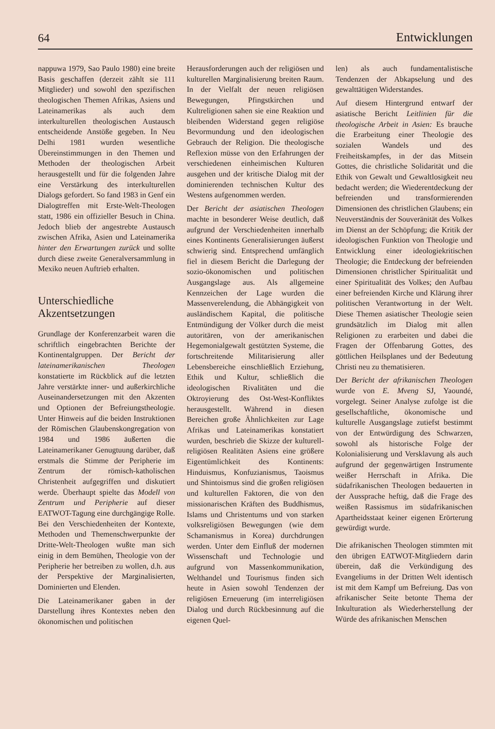64 Entwicklungen
nappuwa 1979, Sao Paulo 1980) eine breite Basis geschaffen (derzeit zählt sie 111 Mitglieder) und sowohl den spezifischen theologischen Themen Afrikas, Asiens und Lateinamerikas als auch dem interkulturellen theologischen Austausch entscheidende Anstöße gegeben. In Neu Delhi 1981 wurden wesentliche Übereinstimmungen in den Themen und Methoden der theologischen Arbeit herausgestellt und für die folgenden Jahre eine Verstärkung des interkulturellen Dialogs gefordert. So fand 1983 in Genf ein Dialogtreffen mit Erste-Welt-Theologen statt, 1986 ein offizieller Besuch in China. Jedoch blieb der angestrebte Austausch zwischen Afrika, Asien und Lateinamerika hinter den Erwartungen zurück und sollte durch diese zweite Generalversammlung in Mexiko neuen Auftrieb erhalten.
Unterschiedliche Akzentsetzungen
Grundlage der Konferenzarbeit waren die schriftlich eingebrachten Berichte der Kontinentalgruppen. Der Bericht der lateinamerikanischen Theologen konstatierte im Rückblick auf die letzten Jahre verstärkte inner- und außerkirchliche Auseinandersetzungen mit den Akzenten und Optionen der Befreiungstheologie. Unter Hinweis auf die beiden Instruktionen der Römischen Glaubenskongregation von 1984 und 1986 äußerten die Lateinamerikaner Genugtuung darüber, daß erstmals die Stimme der Peripherie im Zentrum der römisch-katholischen Christenheit aufgegriffen und diskutiert werde. Überhaupt spielte das Modell von Zentrum und Peripherie auf dieser EATWOT-Tagung eine durchgängige Rolle. Bei den Verschiedenheiten der Kontexte, Methoden und Themenschwerpunkte der Dritte-Welt-Theologen wußte man sich einig in dem Bemühen, Theologie von der Peripherie her betreiben zu wollen, d.h. aus der Perspektive der Marginalisierten, Dominierten und Elenden.
Die Lateinamerikaner gaben in der Darstellung ihres Kontextes neben den ökonomischen und politischen
Herausforderungen auch der religiösen und kulturellen Marginalisierung breiten Raum. In der Vielfalt der neuen religiösen Bewegungen, Pfingstkirchen und Kultreligionen sahen sie eine Reaktion und bleibenden Widerstand gegen religiöse Bevormundung und den ideologischen Gebrauch der Religion. Die theologische Reflexion müsse von den Erfahrungen der verschiedenen einheimischen Kulturen ausgehen und der kritische Dialog mit der dominierenden technischen Kultur des Westens aufgenommen werden.
Der Bericht der asiatischen Theologen machte in besonderer Weise deutlich, daß aufgrund der Verschiedenheiten innerhalb eines Kontinents Generalisierungen äußerst schwierig sind. Entsprechend umfänglich fiel in diesem Bericht die Darlegung der sozio-ökonomischen und politischen Ausgangslage aus. Als allgemeine Kennzeichen der Lage wurden die Massenverelendung, die Abhängigkeit von ausländischem Kapital, die politische Entmündigung der Völker durch die meist autoritären, von der amerikanischen Hegemonialgewalt gestützten Systeme, die fortschreitende Militarisierung aller Lebensbereiche einschließlich Erziehung, Ethik und Kultur, schließlich die ideologischen Rivalitäten und die Oktroyierung des Ost-West-Konfliktes herausgestellt. Während in diesen Bereichen große Ähnlichkeiten zur Lage Afrikas und Lateinamerikas konstatiert wurden, beschrieb die Skizze der kulturell-religiösen Realitäten Asiens eine größere Eigentümlichkeit des Kontinents: Hinduismus, Konfuzianismus, Taoismus und Shintoismus sind die großen religiösen und kulturellen Faktoren, die von den missionarischen Kräften des Buddhismus, Islams und Christentums und von starken volksreligiösen Bewegungen (wie dem Schamanismus in Korea) durchdrungen werden. Unter dem Einfluß der modernen Wissenschaft und Technologie und aufgrund von Massenkommunikation, Welthandel und Tourismus finden sich heute in Asien sowohl Tendenzen der religiösen Erneuerung (im interreligiösen Dialog und durch Rückbesinnung auf die eigenen Quel-
len) als auch fundamentalistische Tendenzen der Abkapselung und des gewalttätigen Widerstandes.
Auf diesem Hintergrund entwarf der asiatische Bericht Leitlinien für die theologische Arbeit in Asien: Es brauche die Erarbeitung einer Theologie des sozialen Wandels und des Freiheitskampfes, in der das Mitsein Gottes, die christliche Solidarität und die Ethik von Gewalt und Gewaltlosigkeit neu bedacht werden; die Wiederentdeckung der befreienden und transformierenden Dimensionen des christlichen Glaubens; ein Neuverständnis der Souveränität des Volkes im Dienst an der Schöpfung; die Kritik der ideologischen Funktion von Theologie und Entwicklung einer ideologiekritischen Theologie; die Entdeckung der befreienden Dimensionen christlicher Spiritualität und einer Spiritualität des Volkes; den Aufbau einer befreienden Kirche und Klärung ihrer politischen Verantwortung in der Welt. Diese Themen asiatischer Theologie seien grundsätzlich im Dialog mit allen Religionen zu erarbeiten und dabei die Fragen der Offenbarung Gottes, des göttlichen Heilsplanes und der Bedeutung Christi neu zu thematisieren.
Der Bericht der afrikanischen Theologen wurde von E. Mveng SJ, Yaoundé, vorgelegt. Seiner Analyse zufolge ist die gesellschaftliche, ökonomische und kulturelle Ausgangslage zutiefst bestimmt von der Entwürdigung des Schwarzen, sowohl als historische Folge der Kolonialisierung und Versklavung als auch aufgrund der gegenwärtigen Instrumente weißer Herrschaft in Afrika. Die südafrikanischen Theologen bedauerten in der Aussprache heftig, daß die Frage des weißen Rassismus im südafrikanischen Apartheidsstaat keiner eigenen Erörterung gewürdigt wurde.
Die afrikanischen Theologen stimmten mit den übrigen EATWOT-Mitgliedern darin überein, daß die Verkündigung des Evangeliums in der Dritten Welt identisch ist mit dem Kampf um Befreiung. Das von afrikanischer Seite betonte Thema der Inkulturation als Wiederherstellung der Würde des afrikanischen Menschen